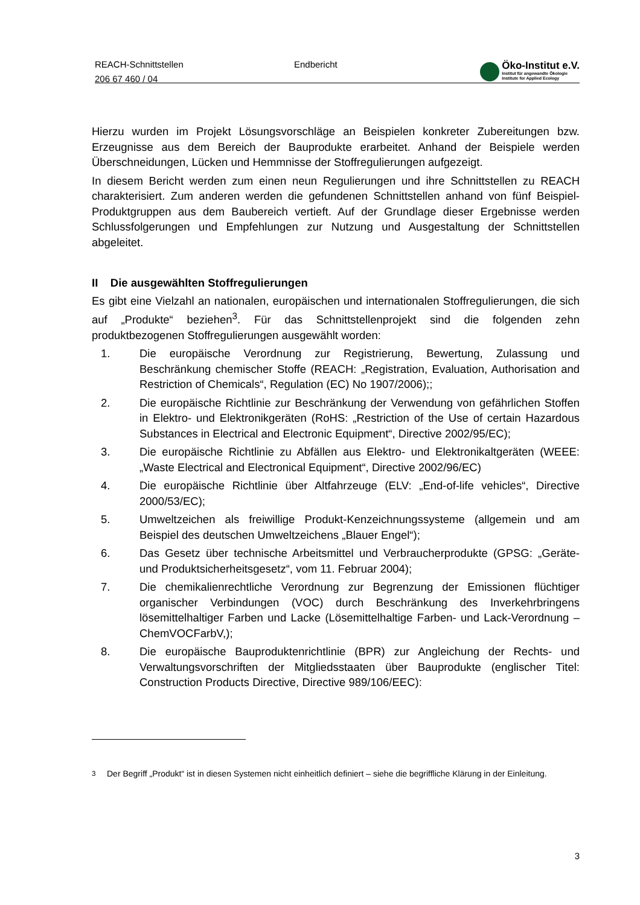REACH-Schnittstellen
206 67 460 / 04
Endbericht
Öko-Institut e.V.
Institut für angewandte Ökologie
Institute for Applied Ecology
Hierzu wurden im Projekt Lösungsvorschläge an Beispielen konkreter Zubereitungen bzw. Erzeugnisse aus dem Bereich der Bauprodukte erarbeitet. Anhand der Beispiele werden Überschneidungen, Lücken und Hemmnisse der Stoffregulierungen aufgezeigt.
In diesem Bericht werden zum einen neun Regulierungen und ihre Schnittstellen zu REACH charakterisiert. Zum anderen werden die gefundenen Schnittstellen anhand von fünf Beispiel-Produktgruppen aus dem Baubereich vertieft. Auf der Grundlage dieser Ergebnisse werden Schlussfolgerungen und Empfehlungen zur Nutzung und Ausgestaltung der Schnittstellen abgeleitet.
II Die ausgewählten Stoffregulierungen
Es gibt eine Vielzahl an nationalen, europäischen und internationalen Stoffregulierungen, die sich auf „Produkte“ beziehen<sup>3</sup>. Für das Schnittstellenprojekt sind die folgenden zehn produktbezogenen Stoffregulierungen ausgewählt worden:
1. Die europäische Verordnung zur Registrierung, Bewertung, Zulassung und Beschränkung chemischer Stoffe (REACH: „Registration, Evaluation, Authorisation and Restriction of Chemicals“, Regulation (EC) No 1907/2006);;
2. Die europäische Richtlinie zur Beschränkung der Verwendung von gefährlichen Stoffen in Elektro- und Elektronikgeräten (RoHS: „Restriction of the Use of certain Hazardous Substances in Electrical and Electronic Equipment“, Directive 2002/95/EC);
3. Die europäische Richtlinie zu Abfällen aus Elektro- und Elektronikaltgeräten (WEEE: „Waste Electrical and Electronical Equipment“, Directive 2002/96/EC)
4. Die europäische Richtlinie über Altfahrzeuge (ELV: „End-of-life vehicles“, Directive 2000/53/EC);
5. Umweltzeichen als freiwillige Produkt-Kenzeichnungssysteme (allgemein und am Beispiel des deutschen Umweltzeichens „Blauer Engel“);
6. Das Gesetz über technische Arbeitsmittel und Verbraucherprodukte (GPSG: „Geräte- und Produktsicherheitsgesetz“, vom 11. Februar 2004);
7. Die chemikalienrechtliche Verordnung zur Begrenzung der Emissionen flüchtiger organischer Verbindungen (VOC) durch Beschränkung des Inverkehrbringens lösemittelhaltiger Farben und Lacke (Lösemittelhaltige Farben- und Lack-Verordnung – ChemVOCFarbV,);
8. Die europäische Bauproduktenrichtlinie (BPR) zur Angleichung der Rechts- und Verwaltungsvorschriften der Mitgliedsstaaten über Bauprodukte (englischer Titel: Construction Products Directive, Directive 989/106/EEC):
<sup>3</sup> Der Begriff „Produkt“ ist in diesen Systemen nicht einheitlich definiert – siehe die begriffliche Klärung in der Einleitung.
3